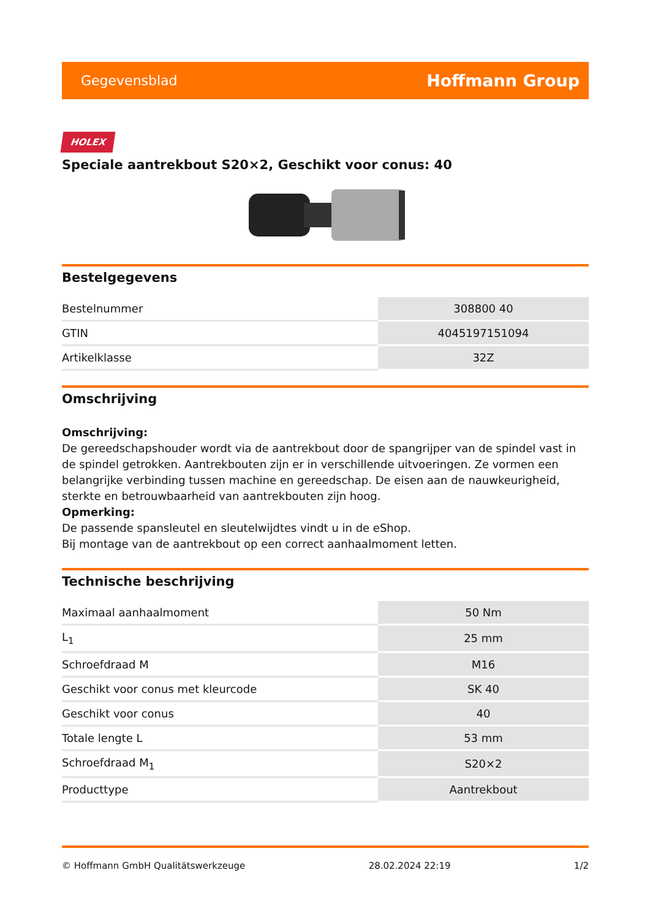Gegevensblad Hoffmann Group
HOLEX
Speciale aantrekbout S20×2, Geschikt voor conus: 40
Bestelgegevens
| Bestelnummer | 308800 40 |
| GTIN | 4045197151094 |
| Artikelklasse | 32Z |
Omschrijving
Omschrijving:
De gereedschapshouder wordt via de aantrekbout door de spangrijper van de spindel vast in de spindel getrokken. Aantrekbouten zijn er in verschillende uitvoeringen. Ze vormen een belangrijke verbinding tussen machine en gereedschap. De eisen aan de nauwkeurigheid, sterkte en betrouwbaarheid van aantrekbouten zijn hoog.
Opmerking:
De passende spansleutel en sleutelwijdtes vindt u in de eShop.
Bij montage van de aantrekbout op een correct aanhaalmoment letten.
Technische beschrijving
| Maximaal aanhaalmoment | 50 Nm |
| L<sub>1</sub> | 25 mm |
| Schroefdraad M | M16 |
| Geschikt voor conus met kleurcode | SK 40 |
| Geschikt voor conus | 40 |
| Totale lengte L | 53 mm |
| Schroefdraad M<sub>1</sub> | S20×2 |
| Producttype | Aantrekbout |
© Hoffmann GmbH Qualitätswerkzeuge 28.02.2024 22:19 1/2